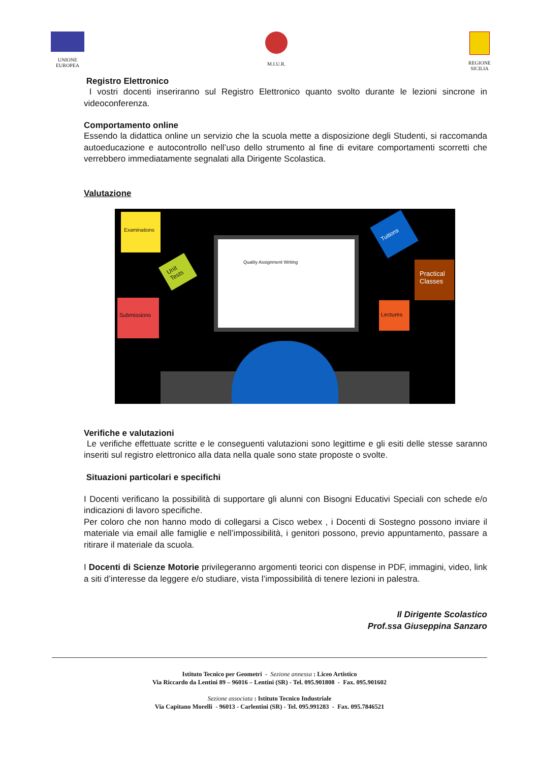UNIONE
EUROPEA
M.I.U.R. REGIONE
SICILIA
Registro Elettronico
I vostri docenti inseriranno sul Registro Elettronico quanto svolto durante le lezioni sincrone in videoconferenza.
Comportamento online
Essendo la didattica online un servizio che la scuola mette a disposizione degli Studenti, si raccomanda autoeducazione e autocontrollo nell’uso dello strumento al fine di evitare comportamenti scorretti che verrebbero immediatamente segnalati alla Dirigente Scolastica.
Valutazione
Examinations
Unit Tests
Submissions
Tuitions
Practical Classes
Lectures
Quality Assignment Writing
Verifiche e valutazioni
Le verifiche effettuate scritte e le conseguenti valutazioni sono legittime e gli esiti delle stesse saranno inseriti sul registro elettronico alla data nella quale sono state proposte o svolte.
Situazioni particolari e specifichi
I Docenti verificano la possibilità di supportare gli alunni con Bisogni Educativi Speciali con schede e/o indicazioni di lavoro specifiche.
Per coloro che non hanno modo di collegarsi a Cisco webex , i Docenti di Sostegno possono inviare il materiale via email alle famiglie e nell’impossibilità, i genitori possono, previo appuntamento, passare a ritirare il materiale da scuola.
I Docenti di Scienze Motorie privilegeranno argomenti teorici con dispense in PDF, immagini, video, link a siti d’interesse da leggere e/o studiare, vista l’impossibilità di tenere lezioni in palestra.
Il Dirigente Scolastico
Prof.ssa Giuseppina Sanzaro
Istituto Tecnico per Geometri - Sezione annessa : Liceo Artistico
Via Riccardo da Lentini 89 – 96016 – Lentini (SR) - Tel. 095.901808 - Fax. 095.901602
Sezione associata : Istituto Tecnico Industriale
Via Capitano Morelli - 96013 - Carlentini (SR) - Tel. 095.991283 - Fax. 095.7846521